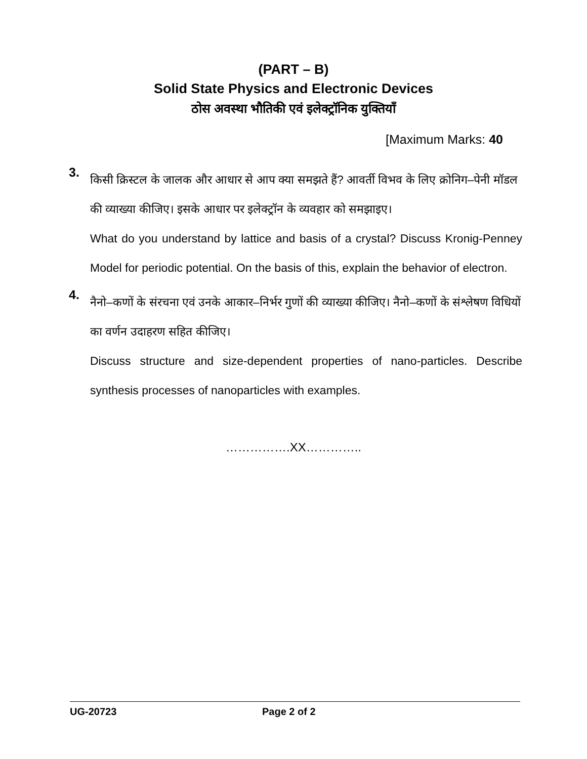(PART – B)
Solid State Physics and Electronic Devices
ठोस अवस्था भौतिकी एवं इलेक्ट्रॉनिक युक्तियाँ
[Maximum Marks: 40
3.
किसी क्रिस्टल के जालक और आधार से आप क्या समझते हैं? आवर्ती विभव के लिए क्रोनिग–पेनी मॉडल की व्याख्या कीजिए। इसके आधार पर इलेक्ट्रॉन के व्यवहार को समझाइए।
What do you understand by lattice and basis of a crystal? Discuss Kronig-Penney Model for periodic potential. On the basis of this, explain the behavior of electron.
4.
नैनो–कणों के संरचना एवं उनके आकार–निर्भर गुणों की व्याख्या कीजिए। नैनो–कणों के संश्लेषण विधियों का वर्णन उदाहरण सहित कीजिए।
Discuss structure and size-dependent properties of nano-particles. Describe synthesis processes of nanoparticles with examples.
…………….XX…………..
UG-20723 Page 2 of 2